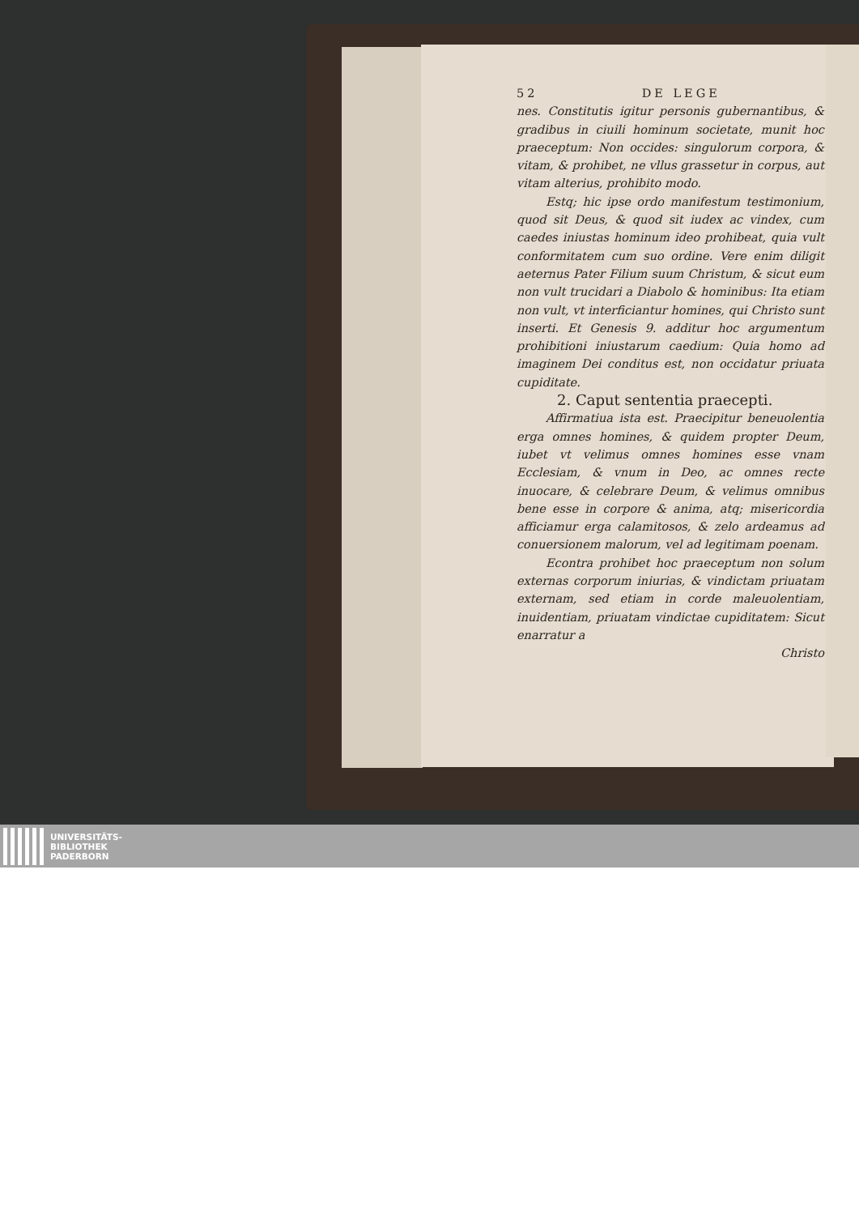52 DE LEGE
nes. Constitutis igitur personis gubernantibus, & gradibus in ciuili hominum societate, munit hoc praeceptum: Non occides: singulorum corpora, & vitam, & prohibet, ne vllus grassetur in corpus, aut vitam alterius, prohibito modo.
Estq; hic ipse ordo manifestum testimonium, quod sit Deus, & quod sit iudex ac vindex, cum caedes iniustas hominum ideo prohibeat, quia vult conformitatem cum suo ordine. Vere enim diligit aeternus Pater Filium suum Christum, & sicut eum non vult trucidari a Diabolo & hominibus: Ita etiam non vult, vt interficiantur homines, qui Christo sunt inserti. Et Genesis 9. additur hoc argumentum prohibitioni iniustarum caedium: Quia homo ad imaginem Dei conditus est, non occidatur priuata cupiditate.
2. Caput sententia praecepti.
Affirmatiua ista est. Praecipitur beneuolentia erga omnes homines, & quidem propter Deum, iubet vt velimus omnes homines esse vnam Ecclesiam, & vnum in Deo, ac omnes recte inuocare, & celebrare Deum, & velimus omnibus bene esse in corpore & anima, atq; misericordia afficiamur erga calamitosos, & zelo ardeamus ad conuersionem malorum, vel ad legitimam poenam.
Econtra prohibet hoc praeceptum non solum externas corporum iniurias, & vindictam priuatam externam, sed etiam in corde maleuolentiam, inuidentiam, priuatam vindictae cupiditatem: Sicut enarratur a
Christo
UNIVERSITÄTS-
BIBLIOTHEK
PADERBORN